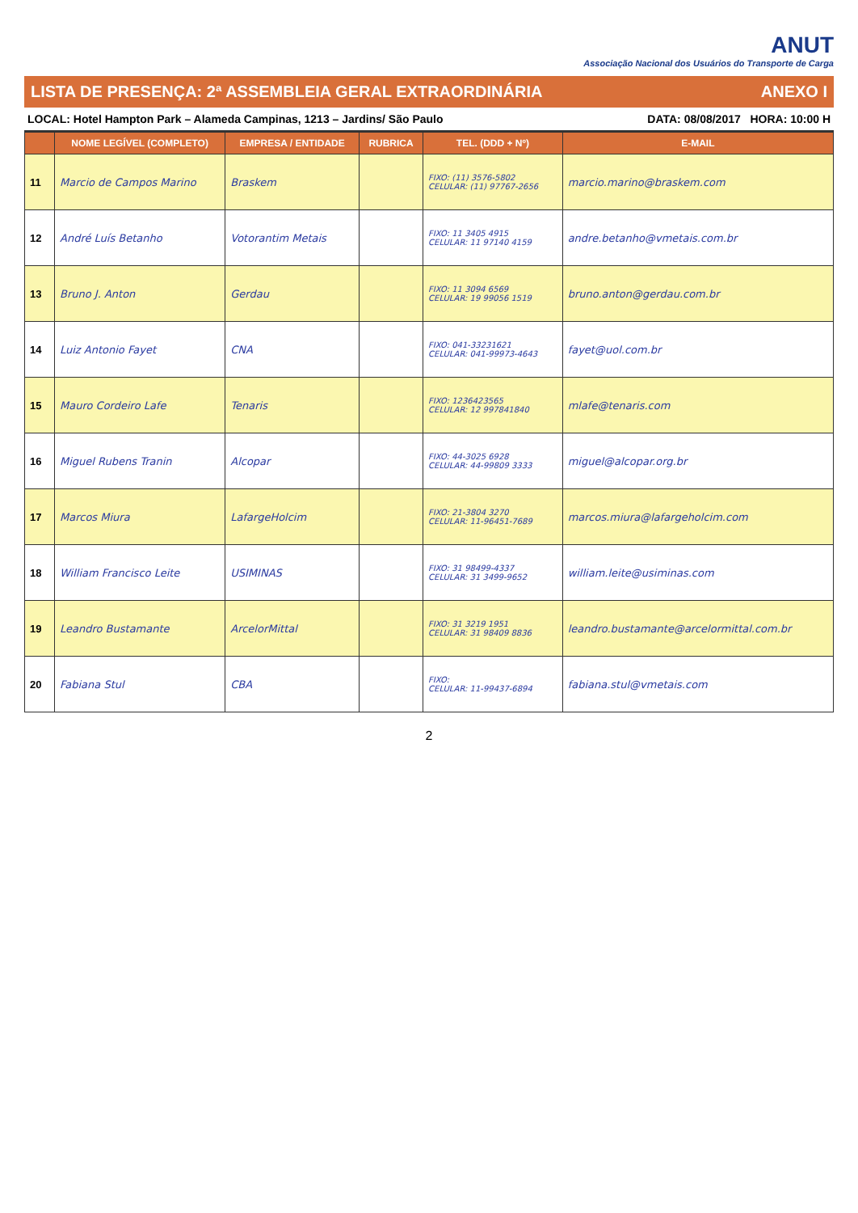ANUT
Associação Nacional dos Usuários do Transporte de Carga
LISTA DE PRESENÇA: 2ª ASSEMBLEIA GERAL EXTRAORDINÁRIA ANEXO I
LOCAL: Hotel Hampton Park – Alameda Campinas, 1213 – Jardins/ São Paulo DATA: 08/08/2017 HORA: 10:00 H
| | NOME LEGÍVEL (COMPLETO) | EMPRESA / ENTIDADE | RUBRICA | TEL. (DDD + Nº) | E-MAIL |
| --- | --- | --- | --- | --- | --- |
| 11 | Marcio de Campos Marino | Braskem | | FIXO: (11) 3576-5802 CELULAR: (11) 97767-2656 | marcio.marino@braskem.com |
| 12 | André Luís Betanho | Votorantim Metais | | FIXO: 11 3405 4915 CELULAR: 11 97140 4159 | andre.betanho@vmetais.com.br |
| 13 | Bruno J. Anton | Gerdau | | FIXO: 11 3094 6569 CELULAR: 19 99056 1519 | bruno.anton@gerdau.com.br |
| 14 | Luiz Antonio Fayet | CNA | | FIXO: 041-33231621 CELULAR: 041-99973-4643 | fayet@uol.com.br |
| 15 | Mauro Cordeiro Lafe | Tenaris | | FIXO: 1236423565 CELULAR: 12 997841840 | mlafe@tenaris.com |
| 16 | Miguel Rubens Tranin | Alcopar | | FIXO: 44-3025 6928 CELULAR: 44-99809 3333 | miguel@alcopar.org.br |
| 17 | Marcos Miura | LafargeHolcim | | FIXO: 21-3804 3270 CELULAR: 11-96451-7689 | marcos.miura@lafargeholcim.com |
| 18 | William Francisco Leite | USIMINAS | | FIXO: 31 98499-4337 CELULAR: 31 3499-9652 | william.leite@usiminas.com |
| 19 | Leandro Bustamante | ArcelorMittal | | FIXO: 31 3219 1951 CELULAR: 31 98409 8836 | leandro.bustamante@arcelormittal.com.br |
| 20 | Fabiana Stul | CBA | | FIXO: CELULAR: 11-99437-6894 | fabiana.stul@vmetais.com |
2